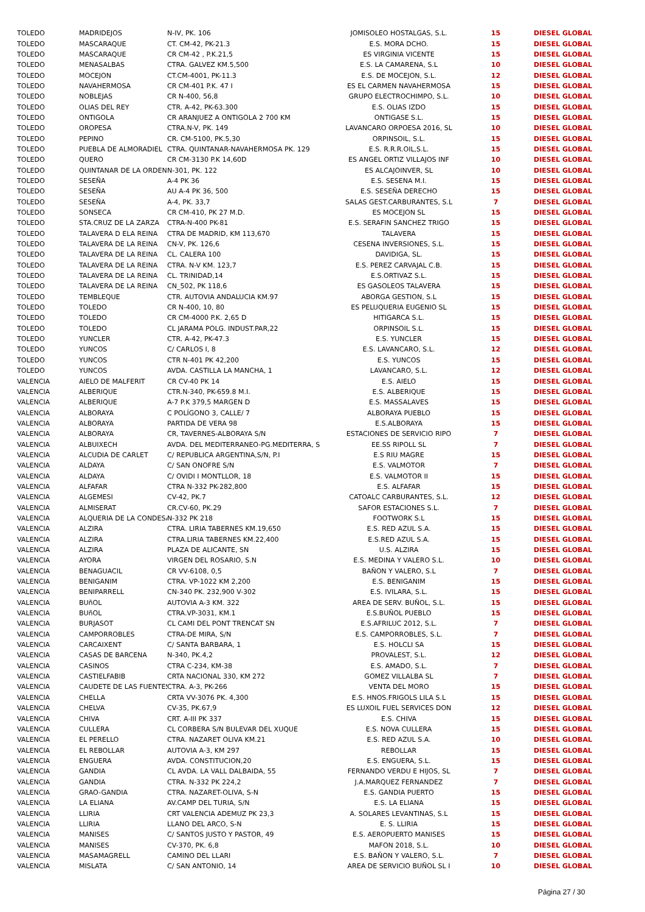| TOLEDO | MADRIDEJOS | N-IV, PK. 106 | JOMISOLEO HOSTALGAS, S.L. | 15 | DIESEL GLOBAL |
| TOLEDO | MASCARAQUE | CT. CM-42, PK-21.3 | E.S. MORA DCHO. | 15 | DIESEL GLOBAL |
| TOLEDO | MASCARAQUE | CR CM-42 , P.K.21,5 | ES VIRGINIA VICENTE | 15 | DIESEL GLOBAL |
| TOLEDO | MENASALBAS | CTRA. GALVEZ KM.5,500 | E.S. LA CAMARENA, S.L | 10 | DIESEL GLOBAL |
| TOLEDO | MOCEJON | CT.CM-4001, PK-11.3 | E.S. DE MOCEJON, S.L. | 12 | DIESEL GLOBAL |
| TOLEDO | NAVAHERMOSA | CR CM-401 P.K. 47 I | ES EL CARMEN NAVAHERMOSA | 15 | DIESEL GLOBAL |
| TOLEDO | NOBLEJAS | CR N-400, 56,8 | GRUPO ELECTROCHIMPO, S.L. | 10 | DIESEL GLOBAL |
| TOLEDO | OLIAS DEL REY | CTR. A-42, PK-63.300 | E.S. OLIAS IZDO | 15 | DIESEL GLOBAL |
| TOLEDO | ONTIGOLA | CR ARANJUEZ A ONTIGOLA 2 700 KM | ONTIGASE S.L. | 15 | DIESEL GLOBAL |
| TOLEDO | OROPESA | CTRA.N-V, PK. 149 | LAVANCARO ORPOESA 2016, SL | 10 | DIESEL GLOBAL |
| TOLEDO | PEPINO | CR. CM-5100, PK.5,30 | ORPINSOIL, S.L. | 15 | DIESEL GLOBAL |
| TOLEDO | PUEBLA DE ALMORADIEL | CTRA. QUINTANAR-NAVAHERMOSA PK. 129 | E.S. R.R.R.OIL,S.L. | 15 | DIESEL GLOBAL |
| TOLEDO | QUERO | CR CM-3130 P.K 14,60D | ES ANGEL ORTIZ VILLAJOS INF | 10 | DIESEL GLOBAL |
| TOLEDO | QUINTANAR DE LA ORDEN | N-301, PK. 122 | ES ALCAJOINVER, SL | 10 | DIESEL GLOBAL |
| TOLEDO | SESEÑA | A-4 PK 36 | E.S. SESENA M.I. | 15 | DIESEL GLOBAL |
| TOLEDO | SESEÑA | AU A-4 PK 36, 500 | E.S. SESEÑA DERECHO | 15 | DIESEL GLOBAL |
| TOLEDO | SESEÑA | A-4, PK. 33,7 | SALAS GEST.CARBURANTES, S.L | 7 | DIESEL GLOBAL |
| TOLEDO | SONSECA | CR CM-410, PK 27 M.D. | ES MOCEJON SL | 15 | DIESEL GLOBAL |
| TOLEDO | STA.CRUZ DE LA ZARZA | CTRA-N-400 PK-81 | E.S. SERAFIN SANCHEZ TRIGO | 15 | DIESEL GLOBAL |
| TOLEDO | TALAVERA D ELA REINA | CTRA DE MADRID, KM 113,670 | TALAVERA | 15 | DIESEL GLOBAL |
| TOLEDO | TALAVERA DE LA REINA | CN-V, PK. 126,6 | CESENA INVERSIONES, S.L. | 15 | DIESEL GLOBAL |
| TOLEDO | TALAVERA DE LA REINA | CL. CALERA 100 | DAVIDIGA, SL. | 15 | DIESEL GLOBAL |
| TOLEDO | TALAVERA DE LA REINA | CTRA. N-V KM. 123,7 | E.S. PEREZ CARVAJAL C.B. | 15 | DIESEL GLOBAL |
| TOLEDO | TALAVERA DE LA REINA | CL. TRINIDAD,14 | E.S.ORTIVAZ S.L. | 15 | DIESEL GLOBAL |
| TOLEDO | TALAVERA DE LA REINA | CN_502, PK 118,6 | ES GASOLEOS TALAVERA | 15 | DIESEL GLOBAL |
| TOLEDO | TEMBLEQUE | CTR. AUTOVIA ANDALUCIA KM.97 | ABORGA GESTION, S.L | 15 | DIESEL GLOBAL |
| TOLEDO | TOLEDO | CR N-400, 10, 80 | ES PELUQUERIA EUGENIO SL | 15 | DIESEL GLOBAL |
| TOLEDO | TOLEDO | CR CM-4000 P.K. 2,65 D | HITIGARCA S.L. | 15 | DIESEL GLOBAL |
| TOLEDO | TOLEDO | CL JARAMA POLG. INDUST.PAR,22 | ORPINSOIL S.L. | 15 | DIESEL GLOBAL |
| TOLEDO | YUNCLER | CTR. A-42, PK-47.3 | E.S. YUNCLER | 15 | DIESEL GLOBAL |
| TOLEDO | YUNCOS | C/ CARLOS I, 8 | E.S. LAVANCARO, S.L. | 12 | DIESEL GLOBAL |
| TOLEDO | YUNCOS | CTR N-401 PK 42,200 | E.S. YUNCOS | 15 | DIESEL GLOBAL |
| TOLEDO | YUNCOS | AVDA. CASTILLA LA MANCHA, 1 | LAVANCARO, S.L. | 12 | DIESEL GLOBAL |
| VALENCIA | AIELO DE MALFERIT | CR CV-40 PK 14 | E.S. AIELO | 15 | DIESEL GLOBAL |
| VALENCIA | ALBERIQUE | CTR.N-340, PK-659.8 M.I. | E.S. ALBERIQUE | 15 | DIESEL GLOBAL |
| VALENCIA | ALBERIQUE | A-7 P.K 379,5 MARGEN D | E.S. MASSALAVES | 15 | DIESEL GLOBAL |
| VALENCIA | ALBORAYA | C POLÍGONO 3, CALLE/ 7 | ALBORAYA PUEBLO | 15 | DIESEL GLOBAL |
| VALENCIA | ALBORAYA | PARTIDA DE VERA 98 | E.S.ALBORAYA | 15 | DIESEL GLOBAL |
| VALENCIA | ALBORAYA | CR, TAVERNES-ALBORAYA S/N | ESTACIONES DE SERVICIO RIPO | 7 | DIESEL GLOBAL |
| VALENCIA | ALBUIXECH | AVDA. DEL MEDITERRANEO-PG.MEDITERRA, S | EE.SS RIPOLL SL | 7 | DIESEL GLOBAL |
| VALENCIA | ALCUDIA DE CARLET | C/ REPUBLICA ARGENTINA,S/N, P.I | E.S RIU MAGRE | 15 | DIESEL GLOBAL |
| VALENCIA | ALDAYA | C/ SAN ONOFRE S/N | E.S. VALMOTOR | 7 | DIESEL GLOBAL |
| VALENCIA | ALDAYA | C/ OVIDI I MONTLLOR, 18 | E.S. VALMOTOR II | 15 | DIESEL GLOBAL |
| VALENCIA | ALFAFAR | CTRA N-332 PK-282,800 | E.S. ALFAFAR | 15 | DIESEL GLOBAL |
| VALENCIA | ALGEMESI | CV-42, PK.7 | CATOALC CARBURANTES, S.L. | 12 | DIESEL GLOBAL |
| VALENCIA | ALMISERAT | CR.CV-60, PK.29 | SAFOR ESTACIONES S.L. | 7 | DIESEL GLOBAL |
| VALENCIA | ALQUERIA DE LA CONDESA | N-332 PK 218 | FOOTWORK S.L | 15 | DIESEL GLOBAL |
| VALENCIA | ALZIRA | CTRA. LIRIA TABERNES KM.19,650 | E.S. RED AZUL S.A. | 15 | DIESEL GLOBAL |
| VALENCIA | ALZIRA | CTRA.LIRIA TABERNES KM.22,400 | E.S.RED AZUL S.A. | 15 | DIESEL GLOBAL |
| VALENCIA | ALZIRA | PLAZA DE ALICANTE, SN | U.S. ALZIRA | 15 | DIESEL GLOBAL |
| VALENCIA | AYORA | VIRGEN DEL ROSARIO, S.N | E.S. MEDINA Y VALERO S.L. | 10 | DIESEL GLOBAL |
| VALENCIA | BENAGUACIL | CR VV-6108, 0,5 | BAÑON Y VALERO, S.L | 7 | DIESEL GLOBAL |
| VALENCIA | BENIGANIM | CTRA. VP-1022 KM 2,200 | E.S. BENIGANIM | 15 | DIESEL GLOBAL |
| VALENCIA | BENIPARRELL | CN-340 PK. 232,900 V-302 | E.S. IVILARA, S.L. | 15 | DIESEL GLOBAL |
| VALENCIA | BUñOL | AUTOVIA A-3 KM. 322 | AREA DE SERV. BUÑOL, S.L. | 15 | DIESEL GLOBAL |
| VALENCIA | BUñOL | CTRA.VP-3031, KM.1 | E.S.BUÑOL PUEBLO | 15 | DIESEL GLOBAL |
| VALENCIA | BURJASOT | CL CAMI DEL PONT TRENCAT SN | E.S.AFRILUC 2012, S.L. | 7 | DIESEL GLOBAL |
| VALENCIA | CAMPORROBLES | CTRA-DE MIRA, S/N | E.S. CAMPORROBLES, S.L. | 7 | DIESEL GLOBAL |
| VALENCIA | CARCAIXENT | C/ SANTA BARBARA, 1 | E.S. HOLCLI SA | 15 | DIESEL GLOBAL |
| VALENCIA | CASAS DE BARCENA | N-340, PK.4,2 | PROVALEST, S.L. | 12 | DIESEL GLOBAL |
| VALENCIA | CASINOS | CTRA C-234, KM-38 | E.S. AMADO, S.L. | 7 | DIESEL GLOBAL |
| VALENCIA | CASTIELFABIB | CRTA NACIONAL 330, KM 272 | GOMEZ VILLALBA SL | 7 | DIESEL GLOBAL |
| VALENCIA | CAUDETE DE LAS FUENTES | CTRA. A-3, PK-266 | VENTA DEL MORO | 15 | DIESEL GLOBAL |
| VALENCIA | CHELLA | CRTA VV-3076 PK. 4,300 | E.S. HNOS.FRIGOLS LILA S.L | 15 | DIESEL GLOBAL |
| VALENCIA | CHELVA | CV-35, PK.67,9 | ES LUXOIL FUEL SERVICES DON | 12 | DIESEL GLOBAL |
| VALENCIA | CHIVA | CRT. A-III PK 337 | E.S. CHIVA | 15 | DIESEL GLOBAL |
| VALENCIA | CULLERA | CL CORBERA S/N BULEVAR DEL XUQUE | E.S. NOVA CULLERA | 15 | DIESEL GLOBAL |
| VALENCIA | EL PERELLO | CTRA. NAZARET OLIVA KM.21 | E.S. RED AZUL S.A. | 10 | DIESEL GLOBAL |
| VALENCIA | EL REBOLLAR | AUTOVIA A-3, KM 297 | REBOLLAR | 15 | DIESEL GLOBAL |
| VALENCIA | ENGUERA | AVDA. CONSTITUCION,20 | E.S. ENGUERA, S.L. | 15 | DIESEL GLOBAL |
| VALENCIA | GANDIA | CL AVDA. LA VALL DALBAIDA, 55 | FERNANDO VERDU E HIJOS, SL | 7 | DIESEL GLOBAL |
| VALENCIA | GANDIA | CTRA. N-332 PK 224,2 | J.A.MARQUEZ FERNANDEZ | 7 | DIESEL GLOBAL |
| VALENCIA | GRAO-GANDIA | CTRA. NAZARET-OLIVA, S-N | E.S. GANDIA PUERTO | 15 | DIESEL GLOBAL |
| VALENCIA | LA ELIANA | AV.CAMP DEL TURIA, S/N | E.S. LA ELIANA | 15 | DIESEL GLOBAL |
| VALENCIA | LLIRIA | CRT VALENCIA ADEMUZ PK 23,3 | A. SOLARES LEVANTINAS, S.L | 15 | DIESEL GLOBAL |
| VALENCIA | LLIRIA | LLANO DEL ARCO, S-N | E. S. LLIRIA | 15 | DIESEL GLOBAL |
| VALENCIA | MANISES | C/ SANTOS JUSTO Y PASTOR, 49 | E.S. AEROPUERTO MANISES | 15 | DIESEL GLOBAL |
| VALENCIA | MANISES | CV-370, PK. 6,8 | MAFON 2018, S.L. | 10 | DIESEL GLOBAL |
| VALENCIA | MASAMAGRELL | CAMINO DEL LLARI | E.S. BAÑON Y VALERO, S.L. | 7 | DIESEL GLOBAL |
| VALENCIA | MISLATA | C/ SAN ANTONIO, 14 | AREA DE SERVICIO BUÑOL SL I | 10 | DIESEL GLOBAL |
Página 27 / 30